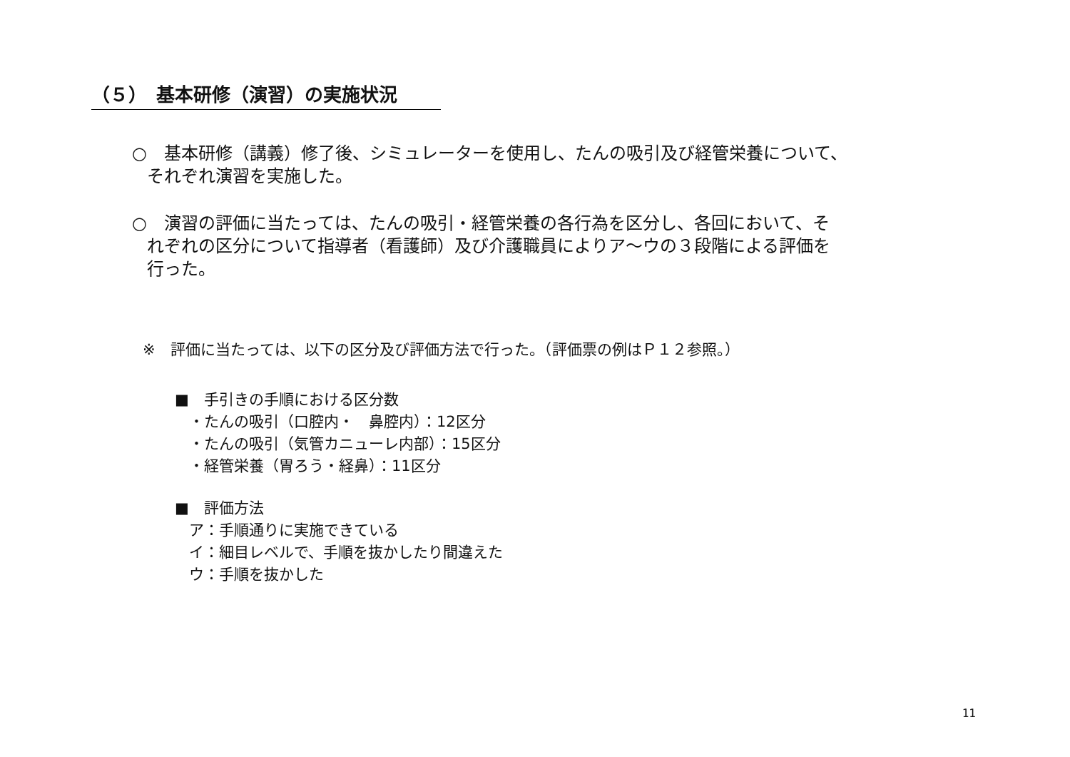（５）　基本研修（演習）の実施状況
○　基本研修（講義）修了後、シミュレーターを使用し、たんの吸引及び経管栄養について、
それぞれ演習を実施した。
○　演習の評価に当たっては、たんの吸引・経管栄養の各行為を区分し、各回において、そ
れぞれの区分について指導者（看護師）及び介護職員によりア～ウの３段階による評価を
行った。
※　評価に当たっては、以下の区分及び評価方法で行った。（評価票の例はＰ１２参照。）
■　手引きの手順における区分数
・たんの吸引（口腔内・　鼻腔内）：12区分
・たんの吸引（気管カニューレ内部）：15区分
・経管栄養（胃ろう・経鼻）：11区分
■　評価方法
ア：手順通りに実施できている
イ：細目レベルで、手順を抜かしたり間違えた
ウ：手順を抜かした
11